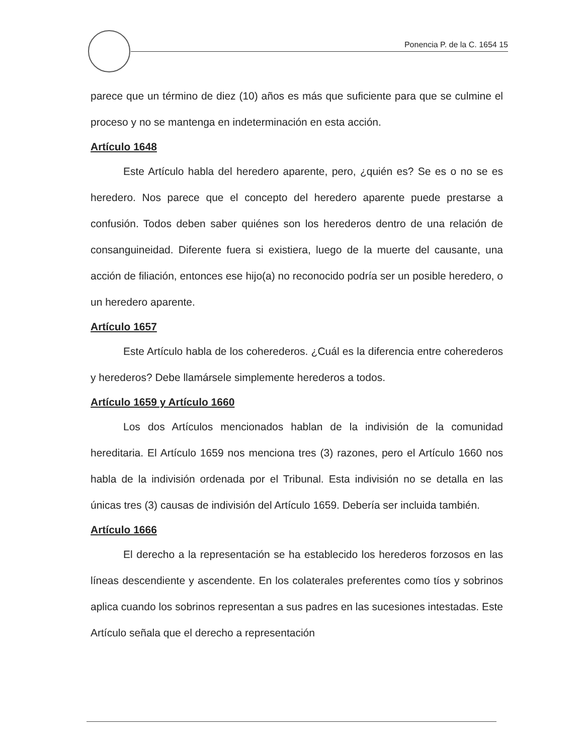Ponencia P. de la C. 1654 15
parece que un término de diez (10) años es más que suficiente para que se culmine el proceso y no se mantenga en indeterminación en esta acción.
Artículo 1648
Este Artículo habla del heredero aparente, pero, ¿quién es? Se es o no se es heredero. Nos parece que el concepto del heredero aparente puede prestarse a confusión. Todos deben saber quiénes son los herederos dentro de una relación de consanguineidad. Diferente fuera si existiera, luego de la muerte del causante, una acción de filiación, entonces ese hijo(a) no reconocido podría ser un posible heredero, o un heredero aparente.
Artículo 1657
Este Artículo habla de los coherederos. ¿Cuál es la diferencia entre coherederos y herederos? Debe llamársele simplemente herederos a todos.
Artículo 1659 y Artículo 1660
Los dos Artículos mencionados hablan de la indivisión de la comunidad hereditaria. El Artículo 1659 nos menciona tres (3) razones, pero el Artículo 1660 nos habla de la indivisión ordenada por el Tribunal. Esta indivisión no se detalla en las únicas tres (3) causas de indivisión del Artículo 1659. Debería ser incluida también.
Artículo 1666
El derecho a la representación se ha establecido los herederos forzosos en las líneas descendiente y ascendente. En los colaterales preferentes como tíos y sobrinos aplica cuando los sobrinos representan a sus padres en las sucesiones intestadas. Este Artículo señala que el derecho a representación